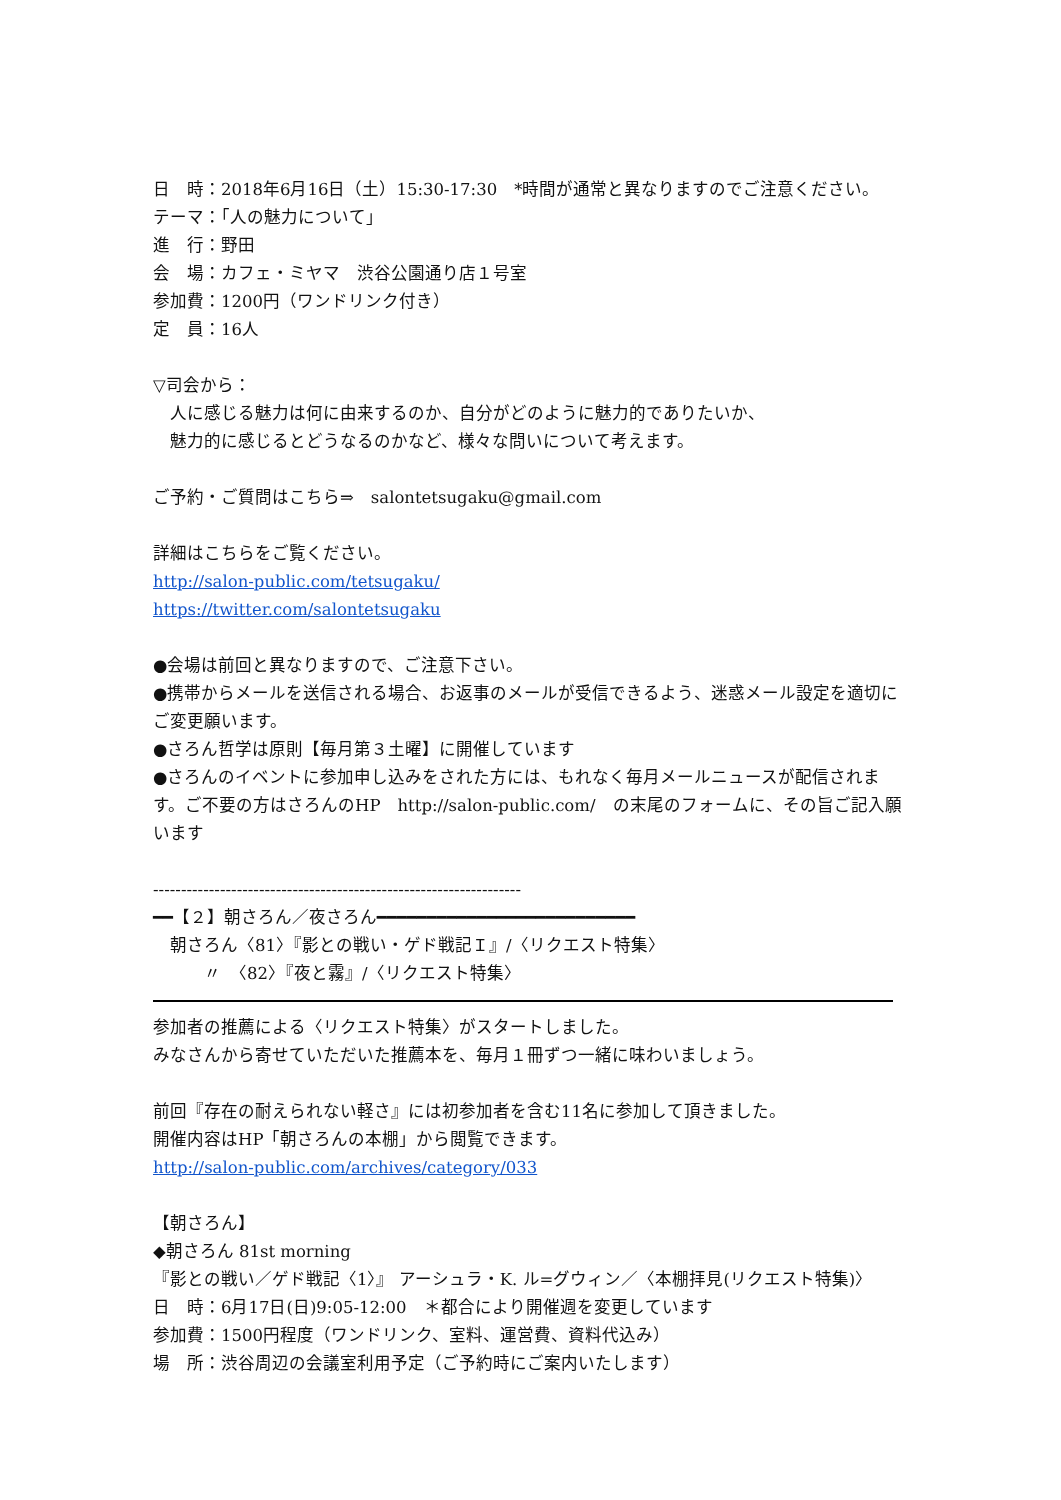日　時：2018年6月16日（土）15:30-17:30　*時間が通常と異なりますのでご注意ください。
テーマ：「人の魅力について」
進　行：野田
会　場：カフェ・ミヤマ　渋谷公園通り店１号室
参加費：1200円（ワンドリンク付き）
定　員：16人
▽司会から：
人に感じる魅力は何に由来するのか、自分がどのように魅力的でありたいか、
魅力的に感じるとどうなるのかなど、様々な問いについて考えます。
ご予約・ご質問はこちら⇒　salontetsugaku@gmail.com
詳細はこちらをご覧ください。
http://salon-public.com/tetsugaku/
https://twitter.com/salontetsugaku
●会場は前回と異なりますので、ご注意下さい。
●携帯からメールを送信される場合、お返事のメールが受信できるよう、迷惑メール設定を適切にご変更願います。
●さろん哲学は原則【毎月第３土曜】に開催しています
●さろんのイベントに参加申し込みをされた方には、もれなく毎月メールニュースが配信されます。ご不要の方はさろんのHP　http://salon-public.com/　の末尾のフォームに、その旨ご記入願います
------------------------------------------------------------------
━━【２】朝さろん／夜さろん━━━━━━━━━━━━━━━━━━━━━━━━━━
朝さろん〈81〉『影との戦い・ゲド戦記Ｉ』/〈リクエスト特集〉
　　〃　〈82〉『夜と霧』/〈リクエスト特集〉
参加者の推薦による〈リクエスト特集〉がスタートしました。
みなさんから寄せていただいた推薦本を、毎月１冊ずつ一緒に味わいましょう。
前回『存在の耐えられない軽さ』には初参加者を含む11名に参加して頂きました。
開催内容はHP「朝さろんの本棚」から閲覧できます。
http://salon-public.com/archives/category/033
【朝さろん】
◆朝さろん 81st morning
『影との戦い／ゲド戦記〈1〉』 アーシュラ・K. ル=グウィン／〈本棚拝見(リクエスト特集)〉
日　時：6月17日(日)9:05-12:00　＊都合により開催週を変更しています
参加費：1500円程度（ワンドリンク、室料、運営費、資料代込み）
場　所：渋谷周辺の会議室利用予定（ご予約時にご案内いたします）